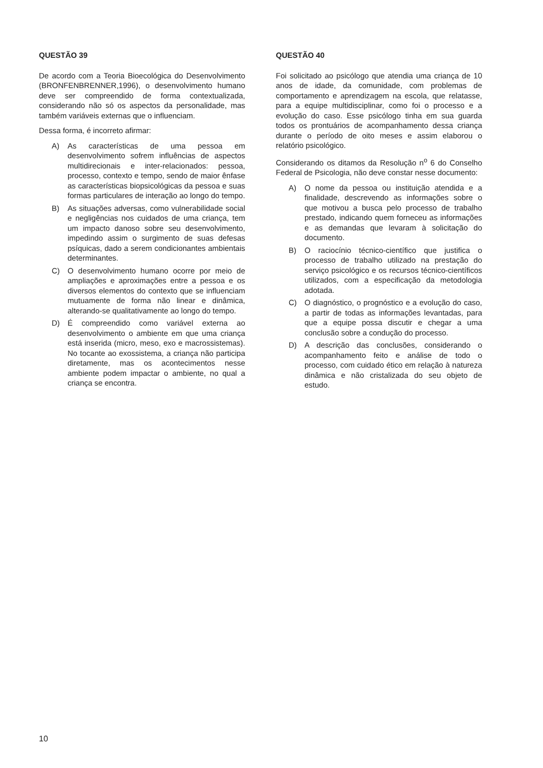QUESTÃO 39
De acordo com a Teoria Bioecológica do Desenvolvimento (BRONFENBRENNER,1996), o desenvolvimento humano deve ser compreendido de forma contextualizada, considerando não só os aspectos da personalidade, mas também variáveis externas que o influenciam.
Dessa forma, é incorreto afirmar:
A) As características de uma pessoa em desenvolvimento sofrem influências de aspectos multidirecionais e inter-relacionados: pessoa, processo, contexto e tempo, sendo de maior ênfase as características biopsicológicas da pessoa e suas formas particulares de interação ao longo do tempo.
B) As situações adversas, como vulnerabilidade social e negligências nos cuidados de uma criança, tem um impacto danoso sobre seu desenvolvimento, impedindo assim o surgimento de suas defesas psíquicas, dado a serem condicionantes ambientais determinantes.
C) O desenvolvimento humano ocorre por meio de ampliações e aproximações entre a pessoa e os diversos elementos do contexto que se influenciam mutuamente de forma não linear e dinâmica, alterando-se qualitativamente ao longo do tempo.
D) É compreendido como variável externa ao desenvolvimento o ambiente em que uma criança está inserida (micro, meso, exo e macrossistemas). No tocante ao exossistema, a criança não participa diretamente, mas os acontecimentos nesse ambiente podem impactar o ambiente, no qual a criança se encontra.
QUESTÃO 40
Foi solicitado ao psicólogo que atendia uma criança de 10 anos de idade, da comunidade, com problemas de comportamento e aprendizagem na escola, que relatasse, para a equipe multidisciplinar, como foi o processo e a evolução do caso. Esse psicólogo tinha em sua guarda todos os prontuários de acompanhamento dessa criança durante o período de oito meses e assim elaborou o relatório psicológico.
Considerando os ditamos da Resolução n<sup>o</sup> 6 do Conselho Federal de Psicologia, não deve constar nesse documento:
A) O nome da pessoa ou instituição atendida e a finalidade, descrevendo as informações sobre o que motivou a busca pelo processo de trabalho prestado, indicando quem forneceu as informações e as demandas que levaram à solicitação do documento.
B) O raciocínio técnico-científico que justifica o processo de trabalho utilizado na prestação do serviço psicológico e os recursos técnico-científicos utilizados, com a especificação da metodologia adotada.
C) O diagnóstico, o prognóstico e a evolução do caso, a partir de todas as informações levantadas, para que a equipe possa discutir e chegar a uma conclusão sobre a condução do processo.
D) A descrição das conclusões, considerando o acompanhamento feito e análise de todo o processo, com cuidado ético em relação à natureza dinâmica e não cristalizada do seu objeto de estudo.
10